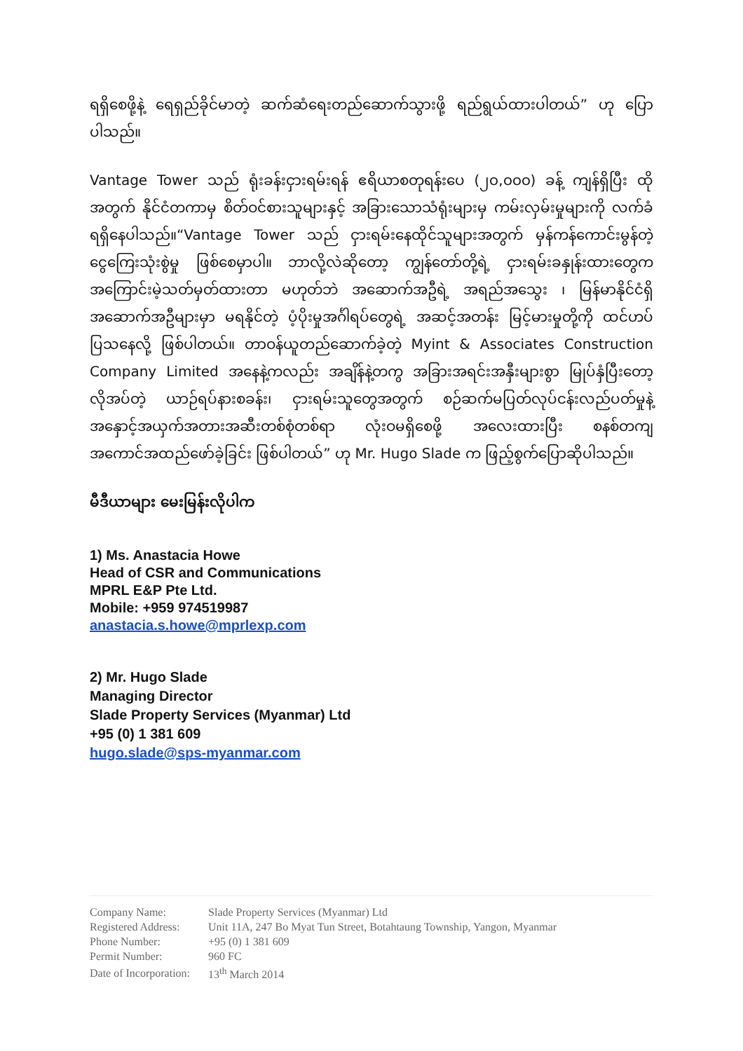ရရှိစေဖို့နဲ့ ရေရှည်ခိုင်မာတဲ့ ဆက်ဆံရေးတည်ဆောက်သွားဖို့ ရည်ရွယ်ထားပါတယ်” ဟု ပြောပါသည်။
Vantage Tower သည် ရုံးခန်းငှားရမ်းရန် ဧရိယာစတုရန်းပေ (၂၀,၀၀၀) ခန့် ကျန်ရှိပြီး ထိုအတွက် နိုင်ငံတကာမှ စိတ်ဝင်စားသူများနှင့် အခြားသောသံရုံးများမှ ကမ်းလှမ်းမှုများကို လက်ခံရရှိနေပါသည်။“Vantage Tower သည် ငှားရမ်းနေထိုင်သူများအတွက် မှန်ကန်ကောင်းမွန်တဲ့ ငွေကြေးသုံးစွဲမှု ဖြစ်စေမှာပါ။ ဘာလို့လဲဆိုတော့ ကျွန်တော်တို့ရဲ့ ငှားရမ်းခနှုန်းထားတွေက အကြောင်းမဲ့သတ်မှတ်ထားတာ မဟုတ်ဘဲ အဆောက်အဦရဲ့ အရည်အသွေး ၊ မြန်မာနိုင်ငံရှိ အဆောက်အဦများမှာ မရနိုင်တဲ့ ပံ့ပိုးမှုအင်္ဂါရပ်တွေရဲ့ အဆင့်အတန်း မြင့်မားမှုတို့ကို ထင်ဟပ်ပြသနေလို့ ဖြစ်ပါတယ်။ တာဝန်ယူတည်ဆောက်ခဲ့တဲ့ Myint & Associates Construction Company Limited အနေနဲ့ကလည်း အချိန်နဲ့တကွ အခြားအရင်းအနှီးများစွာ မြုပ်နှံပြီးတော့ လိုအပ်တဲ့ ယာဉ်ရပ်နားစခန်း၊ ငှားရမ်းသူတွေအတွက် စဉ်ဆက်မပြတ်လုပ်ငန်းလည်ပတ်မှုနဲ့ အနှောင့်အယှက်အတားအဆီးတစ်စုံတစ်ရာ လုံးဝမရှိစေဖို့ အလေးထားပြီး စနစ်တကျအကောင်အထည်ဖော်ခဲ့ခြင်း ဖြစ်ပါတယ်” ဟု Mr. Hugo Slade က ဖြည့်စွက်ပြောဆိုပါသည်။
မီဒီယာများ မေးမြန်းလိုပါက
1) Ms. Anastacia Howe
Head of CSR and Communications
MPRL E&P Pte Ltd.
Mobile: +959 974519987
anastacia.s.howe@mprlexp.com
2) Mr. Hugo Slade
Managing Director
Slade Property Services (Myanmar) Ltd
+95 (0) 1 381 609
hugo.slade@sps-myanmar.com
| Company Name: | Slade Property Services (Myanmar) Ltd |
| Registered Address: | Unit 11A, 247 Bo Myat Tun Street, Botahtaung Township, Yangon, Myanmar |
| Phone Number: | +95 (0) 1 381 609 |
| Permit Number: | 960 FC |
| Date of Incorporation: | 13<sup>th</sup> March 2014 |